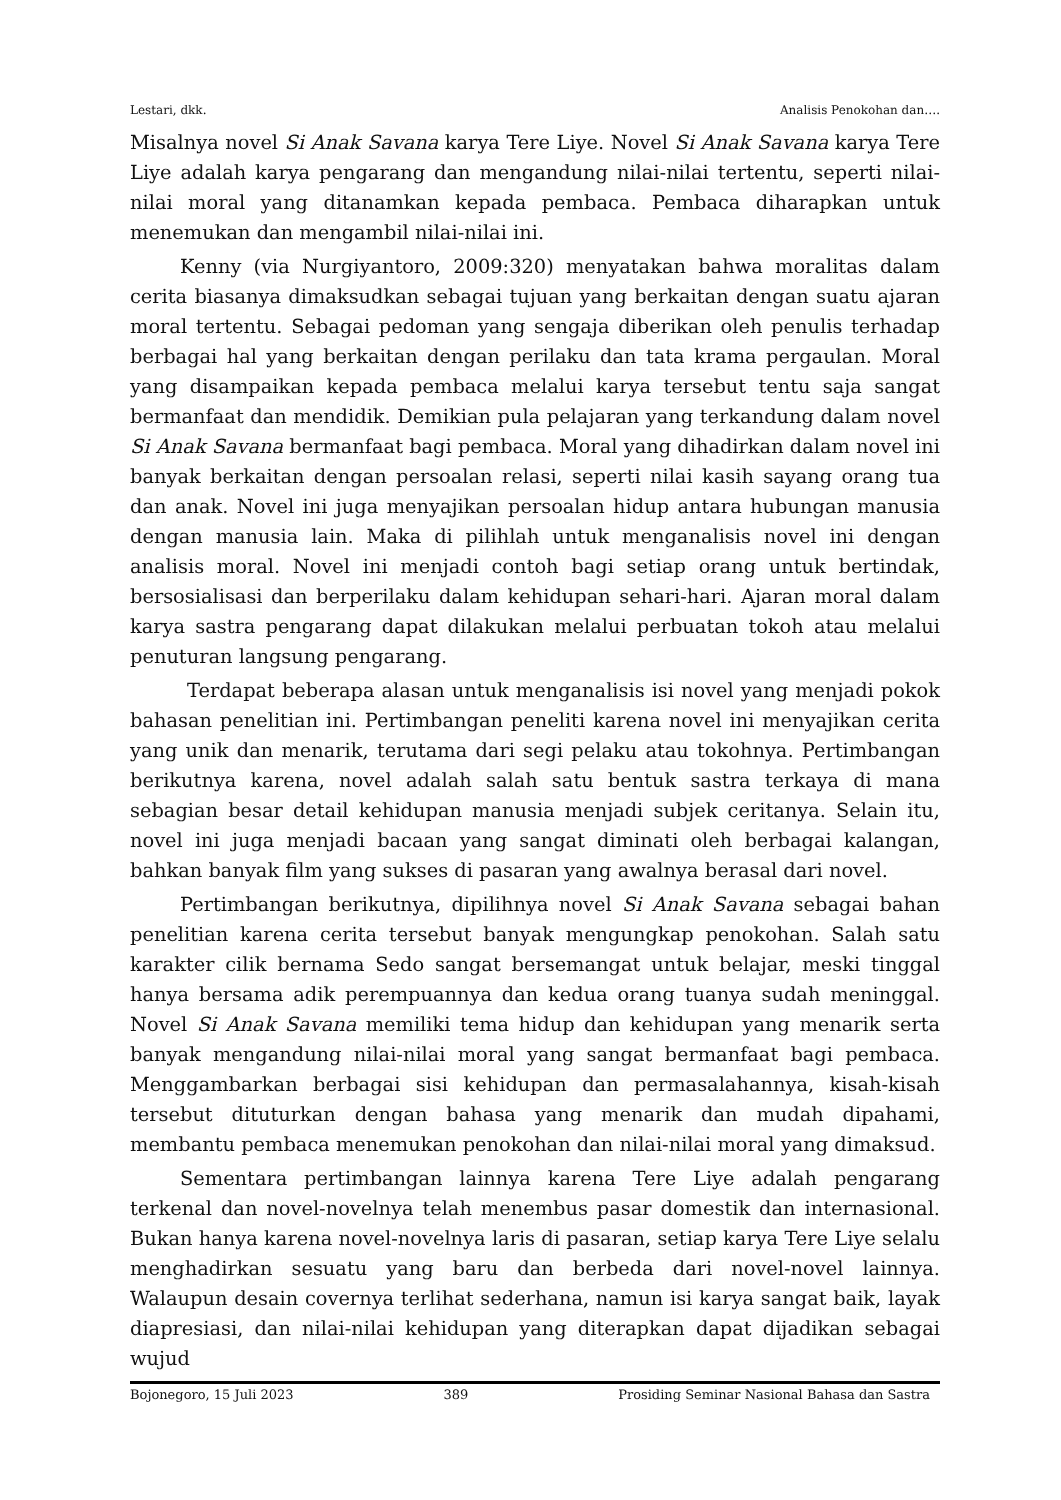Lestari, dkk. Analisis Penokohan dan….
Misalnya novel Si Anak Savana karya Tere Liye. Novel Si Anak Savana karya Tere Liye adalah karya pengarang dan mengandung nilai-nilai tertentu, seperti nilai-nilai moral yang ditanamkan kepada pembaca. Pembaca diharapkan untuk menemukan dan mengambil nilai-nilai ini.
Kenny (via Nurgiyantoro, 2009:320) menyatakan bahwa moralitas dalam cerita biasanya dimaksudkan sebagai tujuan yang berkaitan dengan suatu ajaran moral tertentu. Sebagai pedoman yang sengaja diberikan oleh penulis terhadap berbagai hal yang berkaitan dengan perilaku dan tata krama pergaulan. Moral yang disampaikan kepada pembaca melalui karya tersebut tentu saja sangat bermanfaat dan mendidik. Demikian pula pelajaran yang terkandung dalam novel Si Anak Savana bermanfaat bagi pembaca. Moral yang dihadirkan dalam novel ini banyak berkaitan dengan persoalan relasi, seperti nilai kasih sayang orang tua dan anak. Novel ini juga menyajikan persoalan hidup antara hubungan manusia dengan manusia lain. Maka di pilihlah untuk menganalisis novel ini dengan analisis moral. Novel ini menjadi contoh bagi setiap orang untuk bertindak, bersosialisasi dan berperilaku dalam kehidupan sehari-hari. Ajaran moral dalam karya sastra pengarang dapat dilakukan melalui perbuatan tokoh atau melalui penuturan langsung pengarang.
Terdapat beberapa alasan untuk menganalisis isi novel yang menjadi pokok bahasan penelitian ini. Pertimbangan peneliti karena novel ini menyajikan cerita yang unik dan menarik, terutama dari segi pelaku atau tokohnya. Pertimbangan berikutnya karena, novel adalah salah satu bentuk sastra terkaya di mana sebagian besar detail kehidupan manusia menjadi subjek ceritanya. Selain itu, novel ini juga menjadi bacaan yang sangat diminati oleh berbagai kalangan, bahkan banyak film yang sukses di pasaran yang awalnya berasal dari novel.
Pertimbangan berikutnya, dipilihnya novel Si Anak Savana sebagai bahan penelitian karena cerita tersebut banyak mengungkap penokohan. Salah satu karakter cilik bernama Sedo sangat bersemangat untuk belajar, meski tinggal hanya bersama adik perempuannya dan kedua orang tuanya sudah meninggal. Novel Si Anak Savana memiliki tema hidup dan kehidupan yang menarik serta banyak mengandung nilai-nilai moral yang sangat bermanfaat bagi pembaca. Menggambarkan berbagai sisi kehidupan dan permasalahannya, kisah-kisah tersebut dituturkan dengan bahasa yang menarik dan mudah dipahami, membantu pembaca menemukan penokohan dan nilai-nilai moral yang dimaksud.
Sementara pertimbangan lainnya karena Tere Liye adalah pengarang terkenal dan novel-novelnya telah menembus pasar domestik dan internasional. Bukan hanya karena novel-novelnya laris di pasaran, setiap karya Tere Liye selalu menghadirkan sesuatu yang baru dan berbeda dari novel-novel lainnya. Walaupun desain covernya terlihat sederhana, namun isi karya sangat baik, layak diapresiasi, dan nilai-nilai kehidupan yang diterapkan dapat dijadikan sebagai wujud
Bojonegoro, 15 Juli 2023 389 Prosiding Seminar Nasional Bahasa dan Sastra